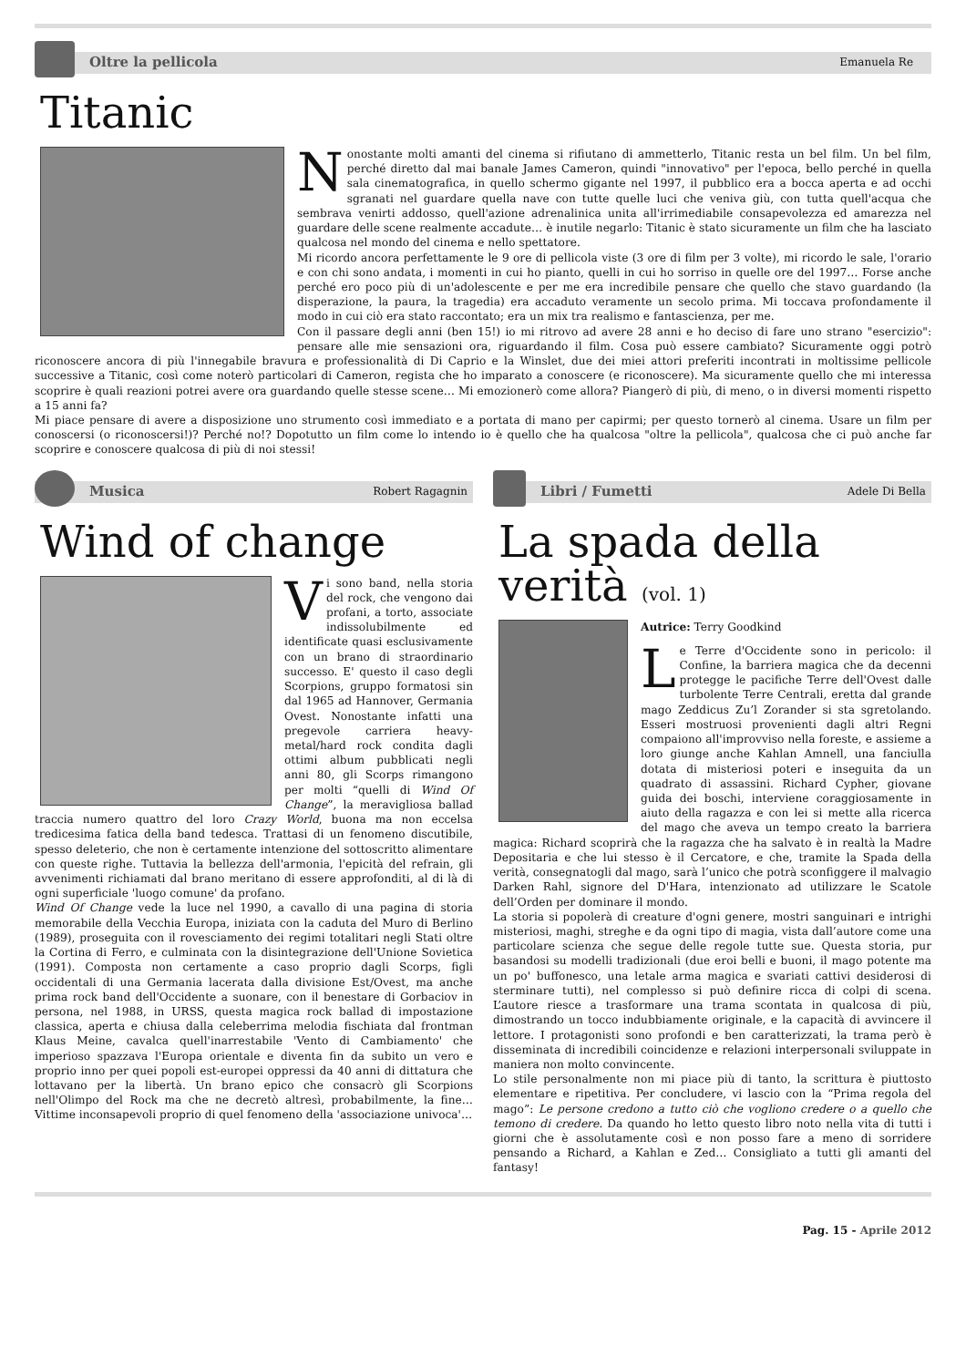Oltre la pellicola
Emanuela Re
Titanic
Nonostante molti amanti del cinema si rifiutano di ammetterlo, Titanic resta un bel film. Un bel film, perché diretto dal mai banale James Cameron, quindi "innovativo" per l'epoca, bello perché in quella sala cinematografica, in quello schermo gigante nel 1997, il pubblico era a bocca aperta e ad occhi sgranati nel guardare quella nave con tutte quelle luci che veniva giù, con tutta quell'acqua che sembrava venirti addosso, quell'azione adrenalinica unita all'irrimediabile consapevolezza ed amarezza nel guardare delle scene realmente accadute… è inutile negarlo: Titanic è stato sicuramente un film che ha lasciato qualcosa nel mondo del cinema e nello spettatore.
Mi ricordo ancora perfettamente le 9 ore di pellicola viste (3 ore di film per 3 volte), mi ricordo le sale, l'orario e con chi sono andata, i momenti in cui ho pianto, quelli in cui ho sorriso in quelle ore del 1997… Forse anche perché ero poco più di un'adolescente e per me era incredibile pensare che quello che stavo guardando (la disperazione, la paura, la tragedia) era accaduto veramente un secolo prima. Mi toccava profondamente il modo in cui ciò era stato raccontato; era un mix tra realismo e fantascienza, per me.
Con il passare degli anni (ben 15!) io mi ritrovo ad avere 28 anni e ho deciso di fare uno strano "esercizio": pensare alle mie sensazioni ora, riguardando il film. Cosa può essere cambiato? Sicuramente oggi potrò riconoscere ancora di più l'innegabile bravura e professionalità di Di Caprio e la Winslet, due dei miei attori preferiti incontrati in moltissime pellicole successive a Titanic, così come noterò particolari di Cameron, regista che ho imparato a conoscere (e riconoscere). Ma sicuramente quello che mi interessa scoprire è quali reazioni potrei avere ora guardando quelle stesse scene… Mi emozionerò come allora? Piangerò di più, di meno, o in diversi momenti rispetto a 15 anni fa?
Mi piace pensare di avere a disposizione uno strumento così immediato e a portata di mano per capirmi; per questo tornerò al cinema. Usare un film per conoscersi (o riconoscersi!)? Perché no!? Dopotutto un film come lo intendo io è quello che ha qualcosa "oltre la pellicola", qualcosa che ci può anche far scoprire e conoscere qualcosa di più di noi stessi!
Musica
Robert Ragagnin
Wind of change
Vi sono band, nella storia del rock, che vengono dai profani, a torto, associate indissolubilmente ed identificate quasi esclusivamente con un brano di straordinario successo. E' questo il caso degli Scorpions, gruppo formatosi sin dal 1965 ad Hannover, Germania Ovest. Nonostante infatti una pregevole carriera heavy-metal/hard rock condita dagli ottimi album pubblicati negli anni 80, gli Scorps rimangono per molti “quelli di Wind Of Change”, la meravigliosa ballad traccia numero quattro del loro Crazy World, buona ma non eccelsa tredicesima fatica della band tedesca. Trattasi di un fenomeno discutibile, spesso deleterio, che non è certamente intenzione del sottoscritto alimentare con queste righe. Tuttavia la bellezza dell'armonia, l'epicità del refrain, gli avvenimenti richiamati dal brano meritano di essere approfonditi, al di là di ogni superficiale 'luogo comune' da profano.
Wind Of Change vede la luce nel 1990, a cavallo di una pagina di storia memorabile della Vecchia Europa, iniziata con la caduta del Muro di Berlino (1989), proseguita con il rovesciamento dei regimi totalitari negli Stati oltre la Cortina di Ferro, e culminata con la disintegrazione dell'Unione Sovietica (1991). Composta non certamente a caso proprio dagli Scorps, figli occidentali di una Germania lacerata dalla divisione Est/Ovest, ma anche prima rock band dell'Occidente a suonare, con il benestare di Gorbaciov in persona, nel 1988, in URSS, questa magica rock ballad di impostazione classica, aperta e chiusa dalla celeberrima melodia fischiata dal frontman Klaus Meine, cavalca quell'inarrestabile 'Vento di Cambiamento' che imperioso spazzava l'Europa orientale e diventa fin da subito un vero e proprio inno per quei popoli est-europei oppressi da 40 anni di dittatura che lottavano per la libertà. Un brano epico che consacrò gli Scorpions nell'Olimpo del Rock ma che ne decretò altresì, probabilmente, la fine… Vittime inconsapevoli proprio di quel fenomeno della 'associazione univoca'…
Libri / Fumetti
Adele Di Bella
La spada della verità (vol. 1)
Autrice: Terry Goodkind
Le Terre d'Occidente sono in pericolo: il Confine, la barriera magica che da decenni protegge le pacifiche Terre dell'Ovest dalle turbolente Terre Centrali, eretta dal grande mago Zeddicus Zu’l Zorander si sta sgretolando. Esseri mostruosi provenienti dagli altri Regni compaiono all'improvviso nella foreste, e assieme a loro giunge anche Kahlan Amnell, una fanciulla dotata di misteriosi poteri e inseguita da un quadrato di assassini. Richard Cypher, giovane guida dei boschi, interviene coraggiosamente in aiuto della ragazza e con lei si mette alla ricerca del mago che aveva un tempo creato la barriera magica: Richard scoprirà che la ragazza che ha salvato è in realtà la Madre Depositaria e che lui stesso è il Cercatore, e che, tramite la Spada della verità, consegnatogli dal mago, sarà l’unico che potrà sconfiggere il malvagio Darken Rahl, signore del D'Hara, intenzionato ad utilizzare le Scatole dell’Orden per dominare il mondo.
La storia si popolerà di creature d'ogni genere, mostri sanguinari e intrighi misteriosi, maghi, streghe e da ogni tipo di magia, vista dall’autore come una particolare scienza che segue delle regole tutte sue. Questa storia, pur basandosi su modelli tradizionali (due eroi belli e buoni, il mago potente ma un po' buffonesco, una letale arma magica e svariati cattivi desiderosi di sterminare tutti), nel complesso si può definire ricca di colpi di scena. L’autore riesce a trasformare una trama scontata in qualcosa di più, dimostrando un tocco indubbiamente originale, e la capacità di avvincere il lettore. I protagonisti sono profondi e ben caratterizzati, la trama però è disseminata di incredibili coincidenze e relazioni interpersonali sviluppate in maniera non molto convincente.
Lo stile personalmente non mi piace più di tanto, la scrittura è piuttosto elementare e ripetitiva. Per concludere, vi lascio con la “Prima regola del mago”: Le persone credono a tutto ciò che vogliono credere o a quello che temono di credere. Da quando ho letto questo libro noto nella vita di tutti i giorni che è assolutamente così e non posso fare a meno di sorridere pensando a Richard, a Kahlan e Zed… Consigliato a tutti gli amanti del fantasy!
Pag. 15 - Aprile 2012